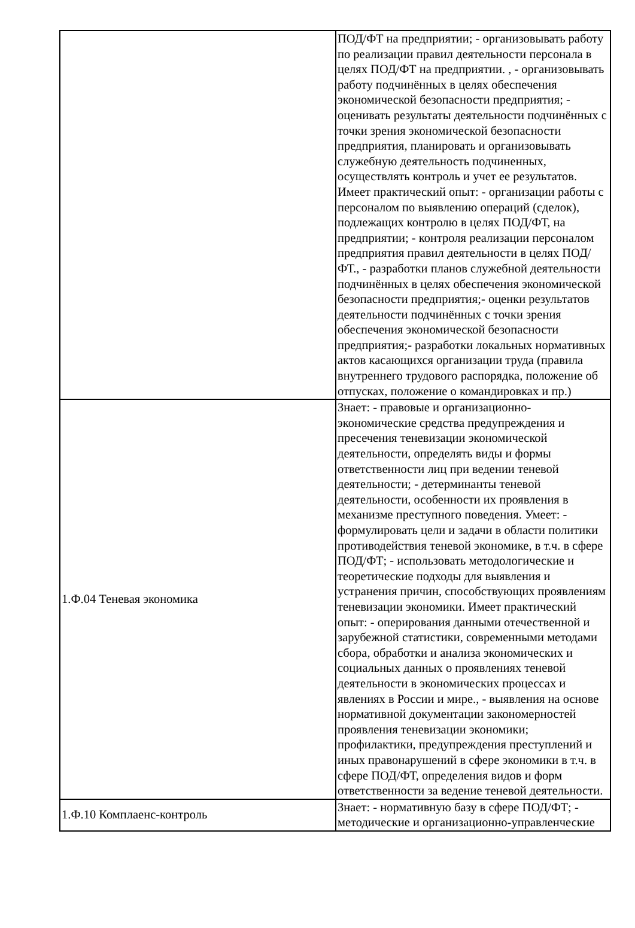| | ПОД/ФТ на предприятии; - организовывать работу по реализации правил деятельности персонала в целях ПОД/ФТ на предприятии. , - организовывать работу подчинённых в целях обеспечения экономической безопасности предприятия; - оценивать результаты деятельности подчинённых с точки зрения экономической безопасности предприятия, планировать и организовывать служебную деятельность подчиненных, осуществлять контроль и учет ее результатов. Имеет практический опыт: - организации работы с персоналом по выявлению операций (сделок), подлежащих контролю в целях ПОД/ФТ, на предприятии; - контроля реализации персоналом предприятия правил деятельности в целях ПОД/ФТ., - разработки планов служебной деятельности подчинённых в целях обеспечения экономической безопасности предприятия;- оценки результатов деятельности подчинённых с точки зрения обеспечения экономической безопасности предприятия;- разработки локальных нормативных актов касающихся организации труда (правила внутреннего трудового распорядка, положение об отпусках, положение о командировках и пр.) |
| 1.Ф.04 Теневая экономика | Знает: - правовые и организационно-экономические средства предупреждения и пресечения теневизации экономической деятельности, определять виды и формы ответственности лиц при ведении теневой деятельности; - детерминанты теневой деятельности, особенности их проявления в механизме преступного поведения. Умеет: - формулировать цели и задачи в области политики противодействия теневой экономике, в т.ч. в сфере ПОД/ФТ; - использовать методологические и теоретические подходы для выявления и устранения причин, способствующих проявлениям теневизации экономики. Имеет практический опыт: - оперирования данными отечественной и зарубежной статистики, современными методами сбора, обработки и анализа экономических и социальных данных о проявлениях теневой деятельности в экономических процессах и явлениях в России и мире., - выявления на основе нормативной документации закономерностей проявления теневизации экономики; профилактики, предупреждения преступлений и иных правонарушений в сфере экономики в т.ч. в сфере ПОД/ФТ, определения видов и форм ответственности за ведение теневой деятельности. |
| 1.Ф.10 Комплаенс-контроль | Знает: - нормативную базу в сфере ПОД/ФТ; - методические и организационно-управленческие |